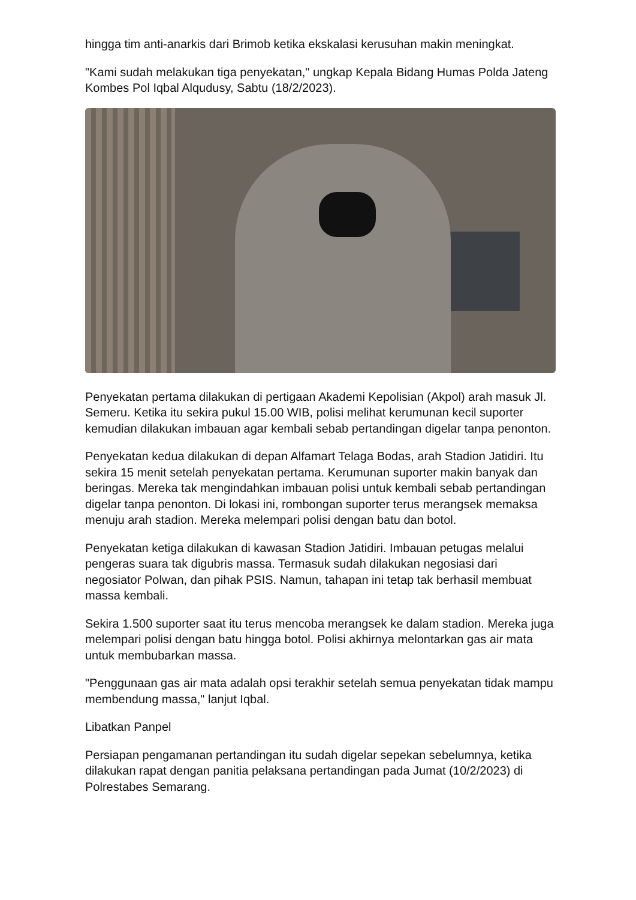hingga tim anti-anarkis dari Brimob ketika ekskalasi kerusuhan makin meningkat.
"Kami sudah melakukan tiga penyekatan," ungkap Kepala Bidang Humas Polda Jateng Kombes Pol Iqbal Alqudusy, Sabtu (18/2/2023).
Penyekatan pertama dilakukan di pertigaan Akademi Kepolisian (Akpol) arah masuk Jl. Semeru. Ketika itu sekira pukul 15.00 WIB, polisi melihat kerumunan kecil suporter kemudian dilakukan imbauan agar kembali sebab pertandingan digelar tanpa penonton.
Penyekatan kedua dilakukan di depan Alfamart Telaga Bodas, arah Stadion Jatidiri. Itu sekira 15 menit setelah penyekatan pertama. Kerumunan suporter makin banyak dan beringas. Mereka tak mengindahkan imbauan polisi untuk kembali sebab pertandingan digelar tanpa penonton. Di lokasi ini, rombongan suporter terus merangsek memaksa menuju arah stadion. Mereka melempari polisi dengan batu dan botol.
Penyekatan ketiga dilakukan di kawasan Stadion Jatidiri. Imbauan petugas melalui pengeras suara tak digubris massa. Termasuk sudah dilakukan negosiasi dari negosiator Polwan, dan pihak PSIS. Namun, tahapan ini tetap tak berhasil membuat massa kembali.
Sekira 1.500 suporter saat itu terus mencoba merangsek ke dalam stadion. Mereka juga melempari polisi dengan batu hingga botol. Polisi akhirnya melontarkan gas air mata untuk membubarkan massa.
"Penggunaan gas air mata adalah opsi terakhir setelah semua penyekatan tidak mampu membendung massa," lanjut Iqbal.
Libatkan Panpel
Persiapan pengamanan pertandingan itu sudah digelar sepekan sebelumnya, ketika dilakukan rapat dengan panitia pelaksana pertandingan pada Jumat (10/2/2023) di Polrestabes Semarang.